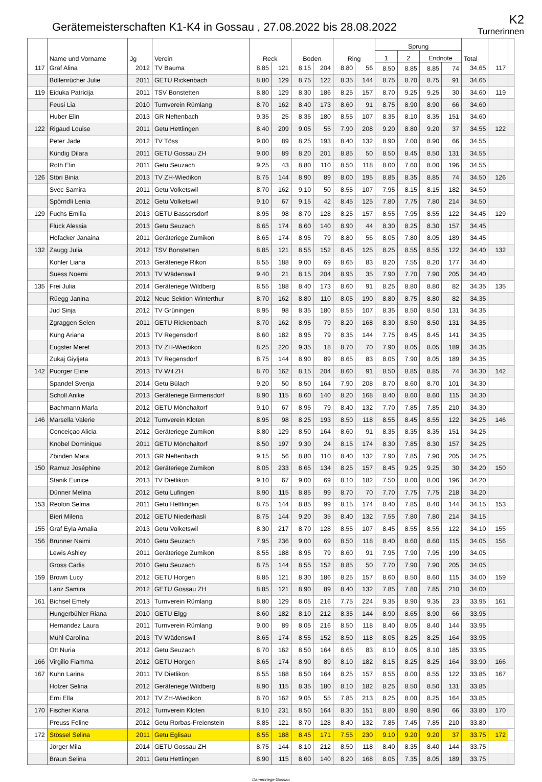Gerätemeisterschaften K1-K4 in Gossau , 27.08.2022 bis 28.08.2022
K2
Turnerinnen
| | Name und Vorname | Jg | Verein | Reck | | Boden | | Ring | | Sprung | | | | Total | | |
| --- | --- | --- | --- | --- | --- | --- | --- | --- | --- | --- | --- | --- | --- | --- | --- | --- |
| | | | | | | | | | | 1 | 2 | Endnote | | | | |
| 117 | Graf Alina | 2012 | TV Bauma | 8.85 | 121 | 8.15 | 204 | 8.80 | 56 | 8.50 | 8.85 | 8.85 | 74 | 34.65 | 117 | |
| | Böllenrücher Julie | 2011 | GETU Rickenbach | 8.80 | 129 | 8.75 | 122 | 8.35 | 144 | 8.75 | 8.70 | 8.75 | 91 | 34.65 | | |
| 119 | Eiduka Patricija | 2011 | TSV Bonstetten | 8.80 | 129 | 8.30 | 186 | 8.25 | 157 | 8.70 | 9.25 | 9.25 | 30 | 34.60 | 119 | |
| | Feusi Lia | 2010 | Turnverein Rümlang | 8.70 | 162 | 8.40 | 173 | 8.60 | 91 | 8.75 | 8.90 | 8.90 | 66 | 34.60 | | |
| | Huber Elin | 2013 | GR Neftenbach | 9.35 | 25 | 8.35 | 180 | 8.55 | 107 | 8.35 | 8.10 | 8.35 | 151 | 34.60 | | |
| 122 | Rigaud Louise | 2011 | Getu Hettlingen | 8.40 | 209 | 9.05 | 55 | 7.90 | 208 | 9.20 | 8.80 | 9.20 | 37 | 34.55 | 122 | |
| | Peter Jade | 2012 | TV Töss | 9.00 | 89 | 8.25 | 193 | 8.40 | 132 | 8.90 | 7.00 | 8.90 | 66 | 34.55 | | |
| | Kündig Dilara | 2011 | GETU Gossau ZH | 9.00 | 89 | 8.20 | 201 | 8.85 | 50 | 8.50 | 8.45 | 8.50 | 131 | 34.55 | | |
| | Roth Elin | 2011 | Getu Seuzach | 9.25 | 43 | 8.80 | 110 | 8.50 | 118 | 8.00 | 7.60 | 8.00 | 196 | 34.55 | | |
| 126 | Störi Binia | 2013 | TV ZH-Wiedikon | 8.75 | 144 | 8.90 | 89 | 8.00 | 195 | 8.85 | 8.35 | 8.85 | 74 | 34.50 | 126 | |
| | Svec Samira | 2011 | Getu Volketswil | 8.70 | 162 | 9.10 | 50 | 8.55 | 107 | 7.95 | 8.15 | 8.15 | 182 | 34.50 | | |
| | Spörndli Lenia | 2012 | Getu Volketswil | 9.10 | 67 | 9.15 | 42 | 8.45 | 125 | 7.80 | 7.75 | 7.80 | 214 | 34.50 | | |
| 129 | Fuchs Emilia | 2013 | GETU Bassersdorf | 8.95 | 98 | 8.70 | 128 | 8.25 | 157 | 8.55 | 7.95 | 8.55 | 122 | 34.45 | 129 | |
| | Flück Alessia | 2013 | Getu Seuzach | 8.65 | 174 | 8.60 | 140 | 8.90 | 44 | 8.30 | 8.25 | 8.30 | 157 | 34.45 | | |
| | Hofacker Janaina | 2011 | Geräteriege Zumikon | 8.65 | 174 | 8.95 | 79 | 8.80 | 56 | 8.05 | 7.80 | 8.05 | 189 | 34.45 | | |
| 132 | Zaugg Julia | 2012 | TSV Bonstetten | 8.85 | 121 | 8.55 | 152 | 8.45 | 125 | 8.25 | 8.55 | 8.55 | 122 | 34.40 | 132 | |
| | Kohler Liana | 2013 | Geräteriege Rikon | 8.55 | 188 | 9.00 | 69 | 8.65 | 83 | 8.20 | 7.55 | 8.20 | 177 | 34.40 | | |
| | Suess Noemi | 2013 | TV Wädenswil | 9.40 | 21 | 8.15 | 204 | 8.95 | 35 | 7.90 | 7.70 | 7.90 | 205 | 34.40 | | |
| 135 | Frei Julia | 2014 | Geräteriege Wildberg | 8.55 | 188 | 8.40 | 173 | 8.60 | 91 | 8.25 | 8.80 | 8.80 | 82 | 34.35 | 135 | |
| | Rüegg Janina | 2012 | Neue Sektion Winterthur | 8.70 | 162 | 8.80 | 110 | 8.05 | 190 | 8.80 | 8.75 | 8.80 | 82 | 34.35 | | |
| | Jud Sinja | 2012 | TV Grüningen | 8.95 | 98 | 8.35 | 180 | 8.55 | 107 | 8.35 | 8.50 | 8.50 | 131 | 34.35 | | |
| | Zgraggen Selen | 2011 | GETU Rickenbach | 8.70 | 162 | 8.95 | 79 | 8.20 | 168 | 8.30 | 8.50 | 8.50 | 131 | 34.35 | | |
| | Küng Ariana | 2013 | TV Regensdorf | 8.60 | 182 | 8.95 | 79 | 8.35 | 144 | 7.75 | 8.45 | 8.45 | 141 | 34.35 | | |
| | Eugster Meret | 2013 | TV ZH-Wiedikon | 8.25 | 220 | 9.35 | 18 | 8.70 | 70 | 7.90 | 8.05 | 8.05 | 189 | 34.35 | | |
| | Zukaj Giyljeta | 2013 | TV Regensdorf | 8.75 | 144 | 8.90 | 89 | 8.65 | 83 | 8.05 | 7.90 | 8.05 | 189 | 34.35 | | |
| 142 | Puorger Eline | 2013 | TV Wil ZH | 8.70 | 162 | 8.15 | 204 | 8.60 | 91 | 8.50 | 8.85 | 8.85 | 74 | 34.30 | 142 | |
| | Spandel Svenja | 2014 | Getu Bülach | 9.20 | 50 | 8.50 | 164 | 7.90 | 208 | 8.70 | 8.60 | 8.70 | 101 | 34.30 | | |
| | Scholl Anike | 2013 | Geräteriege Birmensdorf | 8.90 | 115 | 8.60 | 140 | 8.20 | 168 | 8.40 | 8.60 | 8.60 | 115 | 34.30 | | |
| | Bachmann Marla | 2012 | GETU Mönchaltorf | 9.10 | 67 | 8.95 | 79 | 8.40 | 132 | 7.70 | 7.85 | 7.85 | 210 | 34.30 | | |
| 146 | Marsella Valerie | 2012 | Turnverein Kloten | 8.95 | 98 | 8.25 | 193 | 8.50 | 118 | 8.55 | 8.45 | 8.55 | 122 | 34.25 | 146 | |
| | Conceiçao Alicia | 2012 | Geräteriege Zumikon | 8.80 | 129 | 8.50 | 164 | 8.60 | 91 | 8.35 | 8.35 | 8.35 | 151 | 34.25 | | |
| | Knobel Dominique | 2011 | GETU Mönchaltorf | 8.50 | 197 | 9.30 | 24 | 8.15 | 174 | 8.30 | 7.85 | 8.30 | 157 | 34.25 | | |
| | Zbinden Mara | 2013 | GR Neftenbach | 9.15 | 56 | 8.80 | 110 | 8.40 | 132 | 7.90 | 7.85 | 7.90 | 205 | 34.25 | | |
| 150 | Ramuz Joséphine | 2012 | Geräteriege Zumikon | 8.05 | 233 | 8.65 | 134 | 8.25 | 157 | 8.45 | 9.25 | 9.25 | 30 | 34.20 | 150 | |
| | Stanik Eunice | 2013 | TV Dietlikon | 9.10 | 67 | 9.00 | 69 | 8.10 | 182 | 7.50 | 8.00 | 8.00 | 196 | 34.20 | | |
| | Dünner Melina | 2012 | Getu Lufingen | 8.90 | 115 | 8.85 | 99 | 8.70 | 70 | 7.70 | 7.75 | 7.75 | 218 | 34.20 | | |
| 153 | Reolon Selma | 2011 | Getu Hettlingen | 8.75 | 144 | 8.85 | 99 | 8.15 | 174 | 8.40 | 7.85 | 8.40 | 144 | 34.15 | 153 | |
| | Bieri Milena | 2012 | GETU Niederhasli | 8.75 | 144 | 9.20 | 35 | 8.40 | 132 | 7.55 | 7.80 | 7.80 | 214 | 34.15 | | |
| 155 | Graf Eyla Amalia | 2013 | Getu Volketswil | 8.30 | 217 | 8.70 | 128 | 8.55 | 107 | 8.45 | 8.55 | 8.55 | 122 | 34.10 | 155 | |
| 156 | Brunner Naimi | 2010 | Getu Seuzach | 7.95 | 236 | 9.00 | 69 | 8.50 | 118 | 8.40 | 8.60 | 8.60 | 115 | 34.05 | 156 | |
| | Lewis Ashley | 2011 | Geräteriege Zumikon | 8.55 | 188 | 8.95 | 79 | 8.60 | 91 | 7.95 | 7.90 | 7.95 | 199 | 34.05 | | |
| | Gross Cadis | 2010 | Getu Seuzach | 8.75 | 144 | 8.55 | 152 | 8.85 | 50 | 7.70 | 7.90 | 7.90 | 205 | 34.05 | | |
| 159 | Brown Lucy | 2012 | GETU Horgen | 8.85 | 121 | 8.30 | 186 | 8.25 | 157 | 8.60 | 8.50 | 8.60 | 115 | 34.00 | 159 | |
| | Lanz Samira | 2012 | GETU Gossau ZH | 8.85 | 121 | 8.90 | 89 | 8.40 | 132 | 7.85 | 7.80 | 7.85 | 210 | 34.00 | | |
| 161 | Bichsel Emely | 2013 | Turnverein Rümlang | 8.80 | 129 | 8.05 | 216 | 7.75 | 224 | 9.35 | 8.90 | 9.35 | 23 | 33.95 | 161 | |
| | Hungerbühler Riana | 2010 | GETU Elgg | 8.60 | 182 | 8.10 | 212 | 8.35 | 144 | 8.90 | 8.65 | 8.90 | 66 | 33.95 | | |
| | Hernandez Laura | 2011 | Turnverein Rümlang | 9.00 | 89 | 8.05 | 216 | 8.50 | 118 | 8.40 | 8.05 | 8.40 | 144 | 33.95 | | |
| | Mühl Carolina | 2013 | TV Wädenswil | 8.65 | 174 | 8.55 | 152 | 8.50 | 118 | 8.05 | 8.25 | 8.25 | 164 | 33.95 | | |
| | Ott Nuria | 2012 | Getu Seuzach | 8.70 | 162 | 8.50 | 164 | 8.65 | 83 | 8.10 | 8.05 | 8.10 | 185 | 33.95 | | |
| 166 | Virgilio Fiamma | 2012 | GETU Horgen | 8.65 | 174 | 8.90 | 89 | 8.10 | 182 | 8.15 | 8.25 | 8.25 | 164 | 33.90 | 166 | |
| 167 | Kuhn Larina | 2011 | TV Dietlikon | 8.55 | 188 | 8.50 | 164 | 8.25 | 157 | 8.55 | 8.00 | 8.55 | 122 | 33.85 | 167 | |
| | Holzer Selina | 2012 | Geräteriege Wildberg | 8.90 | 115 | 8.35 | 180 | 8.10 | 182 | 8.25 | 8.50 | 8.50 | 131 | 33.85 | | |
| | Erni Ella | 2012 | TV ZH-Wiedikon | 8.70 | 162 | 9.05 | 55 | 7.85 | 213 | 8.25 | 8.00 | 8.25 | 164 | 33.85 | | |
| 170 | Fischer Kiana | 2012 | Turnverein Kloten | 8.10 | 231 | 8.50 | 164 | 8.30 | 151 | 8.80 | 8.90 | 8.90 | 66 | 33.80 | 170 | |
| | Preuss Feline | 2012 | Getu Rorbas-Freienstein | 8.85 | 121 | 8.70 | 128 | 8.40 | 132 | 7.85 | 7.45 | 7.85 | 210 | 33.80 | | |
| 172 | Stössel Selina | 2011 | Getu Eglisau | 8.55 | 188 | 8.45 | 171 | 7.55 | 230 | 9.10 | 9.20 | 9.20 | 37 | 33.75 | 172 | |
| | Jörger Mila | 2014 | GETU Gossau ZH | 8.75 | 144 | 8.10 | 212 | 8.50 | 118 | 8.40 | 8.35 | 8.40 | 144 | 33.75 | | |
| | Braun Selina | 2011 | Getu Hettlingen | 8.90 | 115 | 8.60 | 140 | 8.20 | 168 | 8.05 | 7.35 | 8.05 | 189 | 33.75 | | |
Damenriege Gossau